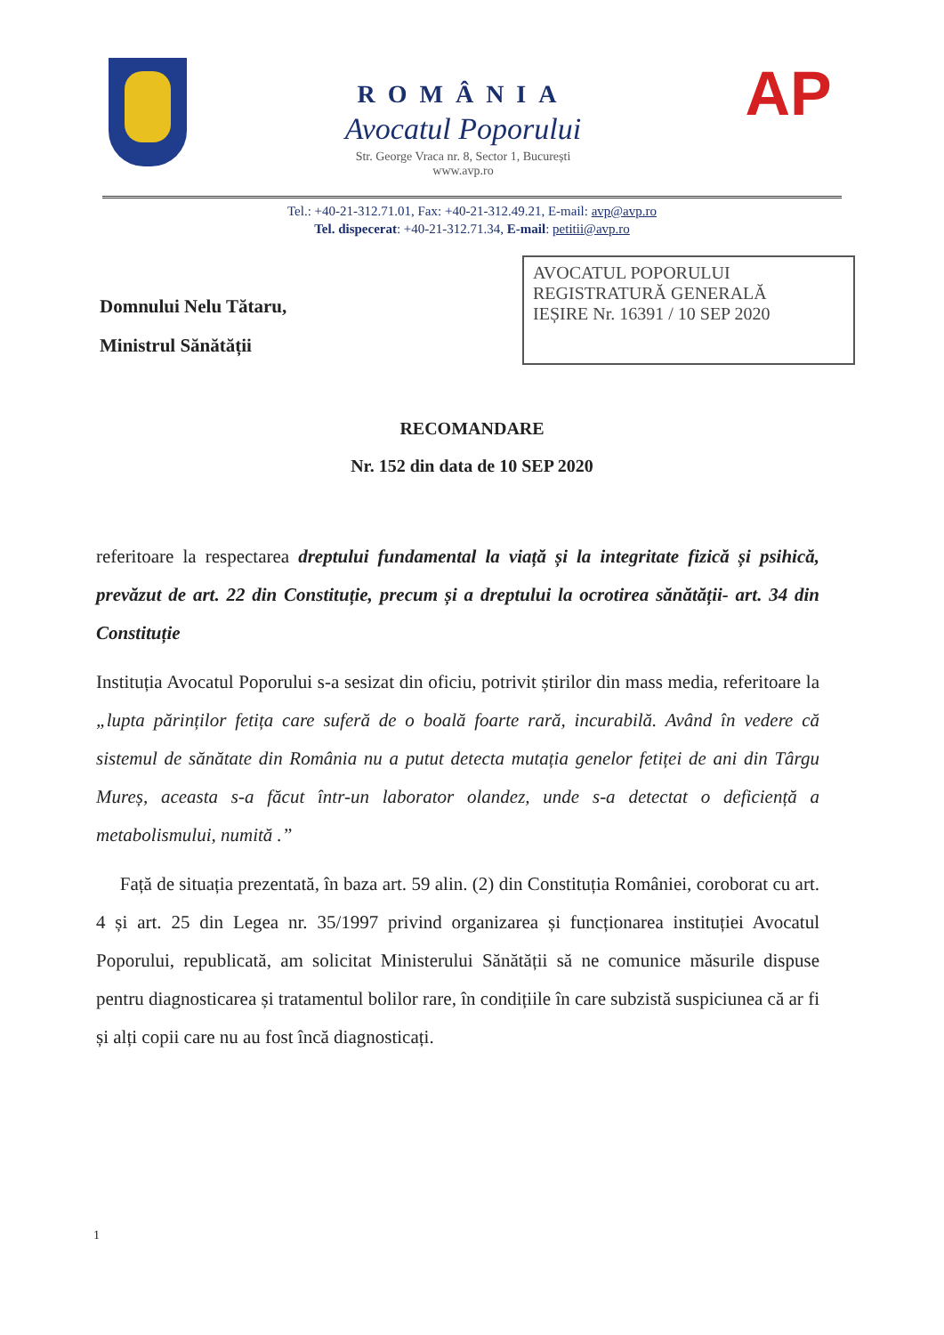ROMÂNIA
Avocatul Poporului
Str. George Vraca nr. 8, Sector 1, București
www.avp.ro
AP
Tel.: +40-21-312.71.01, Fax: +40-21-312.49.21, E-mail: avp@avp.ro
Tel. dispecerat: +40-21-312.71.34, E-mail: petitii@avp.ro
Domnului Nelu Tătaru,
Ministrul Sănătății
AVOCATUL POPORULUI
REGISTRATURĂ GENERALĂ
IEȘIRE Nr. 16391 / 10 SEP 2020
RECOMANDARE
Nr. 152 din data de 10 SEP 2020
referitoare la respectarea dreptului fundamental la viață și la integritate fizică și psihică, prevăzut de art. 22 din Constituție, precum și a dreptului la ocrotirea sănătății- art. 34 din Constituție
Instituția Avocatul Poporului s-a sesizat din oficiu, potrivit știrilor din mass media, referitoare la „lupta părinților fetița care suferă de o boală foarte rară, incurabilă. Având în vedere că sistemul de sănătate din România nu a putut detecta mutația genelor fetiței de ani din Târgu Mureș, aceasta s-a făcut într-un laborator olandez, unde s-a detectat o deficiență a metabolismului, numită .”
Față de situația prezentată, în baza art. 59 alin. (2) din Constituția României, coroborat cu art. 4 și art. 25 din Legea nr. 35/1997 privind organizarea și funcționarea instituției Avocatul Poporului, republicată, am solicitat Ministerului Sănătății să ne comunice măsurile dispuse pentru diagnosticarea și tratamentul bolilor rare, în condițiile în care subzistă suspiciunea că ar fi și alți copii care nu au fost încă diagnosticați.
1